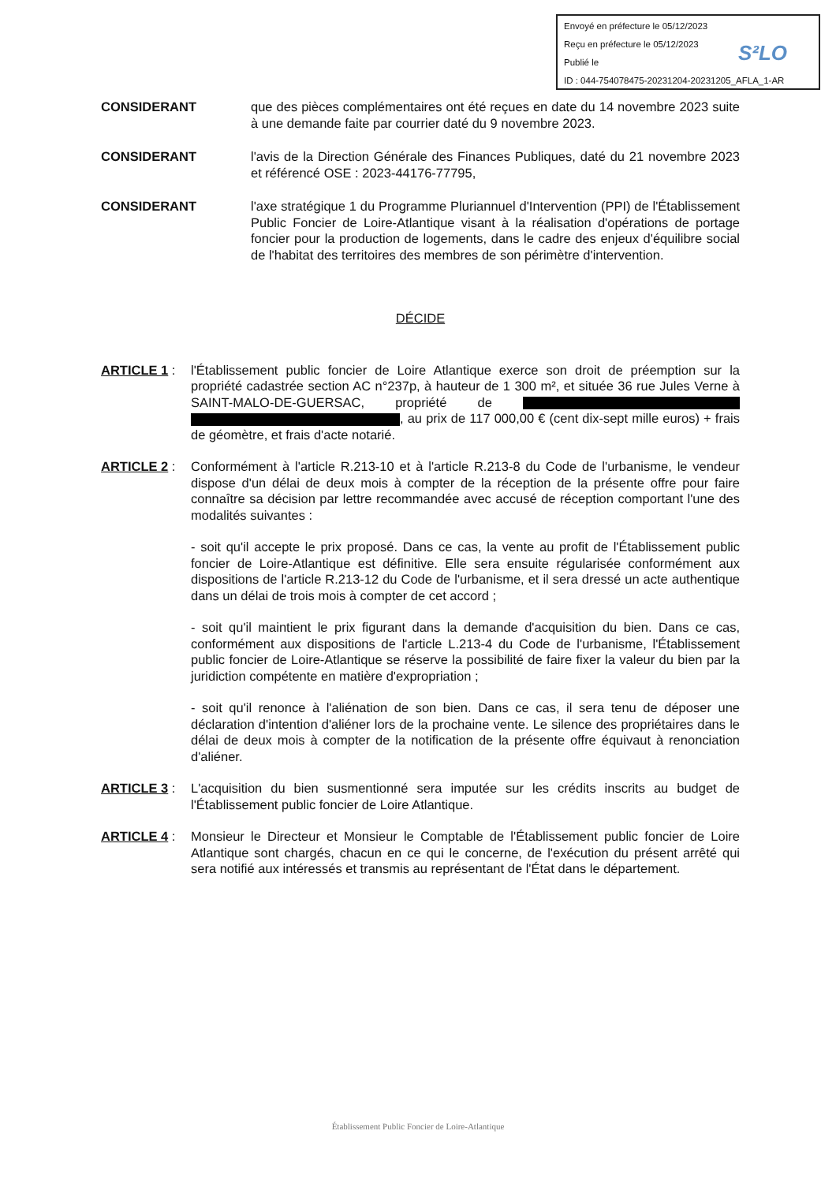Envoyé en préfecture le 05/12/2023
Reçu en préfecture le 05/12/2023
Publié le
ID : 044-754078475-20231204-20231205_AFLA_1-AR
S²LO
CONSIDERANT que des pièces complémentaires ont été reçues en date du 14 novembre 2023 suite à une demande faite par courrier daté du 9 novembre 2023.
CONSIDERANT l'avis de la Direction Générale des Finances Publiques, daté du 21 novembre 2023 et référencé OSE : 2023-44176-77795,
CONSIDERANT l'axe stratégique 1 du Programme Pluriannuel d'Intervention (PPI) de l'Établissement Public Foncier de Loire-Atlantique visant à la réalisation d'opérations de portage foncier pour la production de logements, dans le cadre des enjeux d'équilibre social de l'habitat des territoires des membres de son périmètre d'intervention.
DÉCIDE
ARTICLE 1 : l'Établissement public foncier de Loire Atlantique exerce son droit de préemption sur la propriété cadastrée section AC n°237p, à hauteur de 1 300 m², et située 36 rue Jules Verne à SAINT-MALO-DE-GUERSAC, propriété de , au prix de 117 000,00 € (cent dix-sept mille euros) + frais de géomètre, et frais d'acte notarié.
ARTICLE 2 : Conformément à l'article R.213-10 et à l'article R.213-8 du Code de l'urbanisme, le vendeur dispose d'un délai de deux mois à compter de la réception de la présente offre pour faire connaître sa décision par lettre recommandée avec accusé de réception comportant l'une des modalités suivantes :
- soit qu'il accepte le prix proposé. Dans ce cas, la vente au profit de l'Établissement public foncier de Loire-Atlantique est définitive. Elle sera ensuite régularisée conformément aux dispositions de l'article R.213-12 du Code de l'urbanisme, et il sera dressé un acte authentique dans un délai de trois mois à compter de cet accord ;
- soit qu'il maintient le prix figurant dans la demande d'acquisition du bien. Dans ce cas, conformément aux dispositions de l'article L.213-4 du Code de l'urbanisme, l'Établissement public foncier de Loire-Atlantique se réserve la possibilité de faire fixer la valeur du bien par la juridiction compétente en matière d'expropriation ;
- soit qu'il renonce à l'aliénation de son bien. Dans ce cas, il sera tenu de déposer une déclaration d'intention d'aliéner lors de la prochaine vente. Le silence des propriétaires dans le délai de deux mois à compter de la notification de la présente offre équivaut à renonciation d'aliéner.
ARTICLE 3 : L'acquisition du bien susmentionné sera imputée sur les crédits inscrits au budget de l'Établissement public foncier de Loire Atlantique.
ARTICLE 4 : Monsieur le Directeur et Monsieur le Comptable de l'Établissement public foncier de Loire Atlantique sont chargés, chacun en ce qui le concerne, de l'exécution du présent arrêté qui sera notifié aux intéressés et transmis au représentant de l'État dans le département.
Établissement Public Foncier de Loire-Atlantique